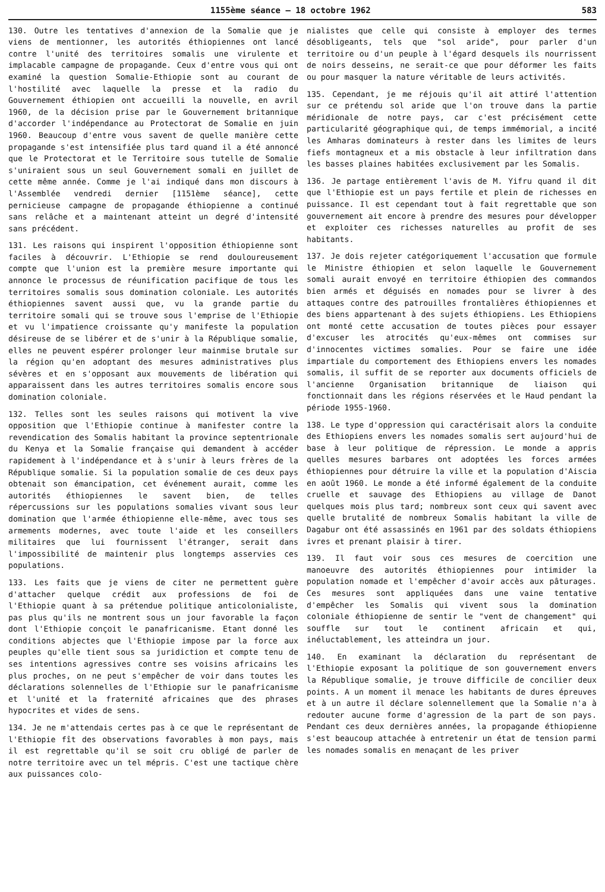1155ème séance — 18 octobre 1962 583
130. Outre les tentatives d'annexion de la Somalie que je viens de mentionner, les autorités éthiopiennes ont lancé contre l'unité des territoires somalis une virulente et implacable campagne de propagande. Ceux d'entre vous qui ont examiné la question Somalie-Ethiopie sont au courant de l'hostilité avec laquelle la presse et la radio du Gouvernement éthiopien ont accueilli la nouvelle, en avril 1960, de la décision prise par le Gouvernement britannique d'accorder l'indépendance au Protectorat de Somalie en juin 1960. Beaucoup d'entre vous savent de quelle manière cette propagande s'est intensifiée plus tard quand il a été annoncé que le Protectorat et le Territoire sous tutelle de Somalie s'uniraient sous un seul Gouvernement somali en juillet de cette même année. Comme je l'ai indiqué dans mon discours à l'Assemblée vendredi dernier [1151ème séance], cette pernicieuse campagne de propagande éthiopienne a continué sans relâche et a maintenant atteint un degré d'intensité sans précédent.
131. Les raisons qui inspirent l'opposition éthiopienne sont faciles à découvrir. L'Ethiopie se rend douloureusement compte que l'union est la première mesure importante qui annonce le processus de réunification pacifique de tous les territoires somalis sous domination coloniale. Les autorités éthiopiennes savent aussi que, vu la grande partie du territoire somali qui se trouve sous l'emprise de l'Ethiopie et vu l'impatience croissante qu'y manifeste la population désireuse de se libérer et de s'unir à la République somalie, elles ne peuvent espérer prolonger leur mainmise brutale sur la région qu'en adoptant des mesures administratives plus sévères et en s'opposant aux mouvements de libération qui apparaissent dans les autres territoires somalis encore sous domination coloniale.
132. Telles sont les seules raisons qui motivent la vive opposition que l'Ethiopie continue à manifester contre la revendication des Somalis habitant la province septentrionale du Kenya et la Somalie française qui demandent à accéder rapidement à l'indépendance et à s'unir à leurs frères de la République somalie. Si la population somalie de ces deux pays obtenait son émancipation, cet événement aurait, comme les autorités éthiopiennes le savent bien, de telles répercussions sur les populations somalies vivant sous leur domination que l'armée éthiopienne elle-même, avec tous ses armements modernes, avec toute l'aide et les conseillers militaires que lui fournissent l'étranger, serait dans l'impossibilité de maintenir plus longtemps asservies ces populations.
133. Les faits que je viens de citer ne permettent guère d'attacher quelque crédit aux professions de foi de l'Ethiopie quant à sa prétendue politique anticolonialiste, pas plus qu'ils ne montrent sous un jour favorable la façon dont l'Ethiopie conçoit le panafricanisme. Etant donné les conditions abjectes que l'Ethiopie impose par la force aux peuples qu'elle tient sous sa juridiction et compte tenu de ses intentions agressives contre ses voisins africains les plus proches, on ne peut s'empêcher de voir dans toutes les déclarations solennelles de l'Ethiopie sur le panafricanisme et l'unité et la fraternité africaines que des phrases hypocrites et vides de sens.
134. Je ne m'attendais certes pas à ce que le représentant de l'Ethiopie fît des observations favorables à mon pays, mais il est regrettable qu'il se soit cru obligé de parler de notre territoire avec un tel mépris. C'est une tactique chère aux puissances colo-
nialistes que celle qui consiste à employer des termes désobligeants, tels que "sol aride", pour parler d'un territoire ou d'un peuple à l'égard desquels ils nourrissent de noirs desseins, ne serait-ce que pour déformer les faits ou pour masquer la nature véritable de leurs activités.
135. Cependant, je me réjouis qu'il ait attiré l'attention sur ce prétendu sol aride que l'on trouve dans la partie méridionale de notre pays, car c'est précisément cette particularité géographique qui, de temps immémorial, a incité les Amharas dominateurs à rester dans les limites de leurs fiefs montagneux et a mis obstacle à leur infiltration dans les basses plaines habitées exclusivement par les Somalis.
136. Je partage entièrement l'avis de M. Yifru quand il dit que l'Ethiopie est un pays fertile et plein de richesses en puissance. Il est cependant tout à fait regrettable que son gouvernement ait encore à prendre des mesures pour développer et exploiter ces richesses naturelles au profit de ses habitants.
137. Je dois rejeter catégoriquement l'accusation que formule le Ministre éthiopien et selon laquelle le Gouvernement somali aurait envoyé en territoire éthiopien des commandos bien armés et déguisés en nomades pour se livrer à des attaques contre des patrouilles frontalières éthiopiennes et des biens appartenant à des sujets éthiopiens. Les Ethiopiens ont monté cette accusation de toutes pièces pour essayer d'excuser les atrocités qu'eux-mêmes ont commises sur d'innocentes victimes somalies. Pour se faire une idée impartiale du comportement des Ethiopiens envers les nomades somalis, il suffit de se reporter aux documents officiels de l'ancienne Organisation britannique de liaison qui fonctionnait dans les régions réservées et le Haud pendant la période 1955-1960.
138. Le type d'oppression qui caractérisait alors la conduite des Ethiopiens envers les nomades somalis sert aujourd'hui de base à leur politique de répression. Le monde a appris quelles mesures barbares ont adoptées les forces armées éthiopiennes pour détruire la ville et la population d'Aiscia en août 1960. Le monde a été informé également de la conduite cruelle et sauvage des Ethiopiens au village de Danot quelques mois plus tard; nombreux sont ceux qui savent avec quelle brutalité de nombreux Somalis habitant la ville de Dagabur ont été assassinés en 1961 par des soldats éthiopiens ivres et prenant plaisir à tirer.
139. Il faut voir sous ces mesures de coercition une manoeuvre des autorités éthiopiennes pour intimider la population nomade et l'empêcher d'avoir accès aux pâturages. Ces mesures sont appliquées dans une vaine tentative d'empêcher les Somalis qui vivent sous la domination coloniale éthiopienne de sentir le "vent de changement" qui souffle sur tout le continent africain et qui, inéluctablement, les atteindra un jour.
140. En examinant la déclaration du représentant de l'Ethiopie exposant la politique de son gouvernement envers la République somalie, je trouve difficile de concilier deux points. A un moment il menace les habitants de dures épreuves et à un autre il déclare solennellement que la Somalie n'a à redouter aucune forme d'agression de la part de son pays. Pendant ces deux dernières années, la propagande éthiopienne s'est beaucoup attachée à entretenir un état de tension parmi les nomades somalis en menaçant de les priver